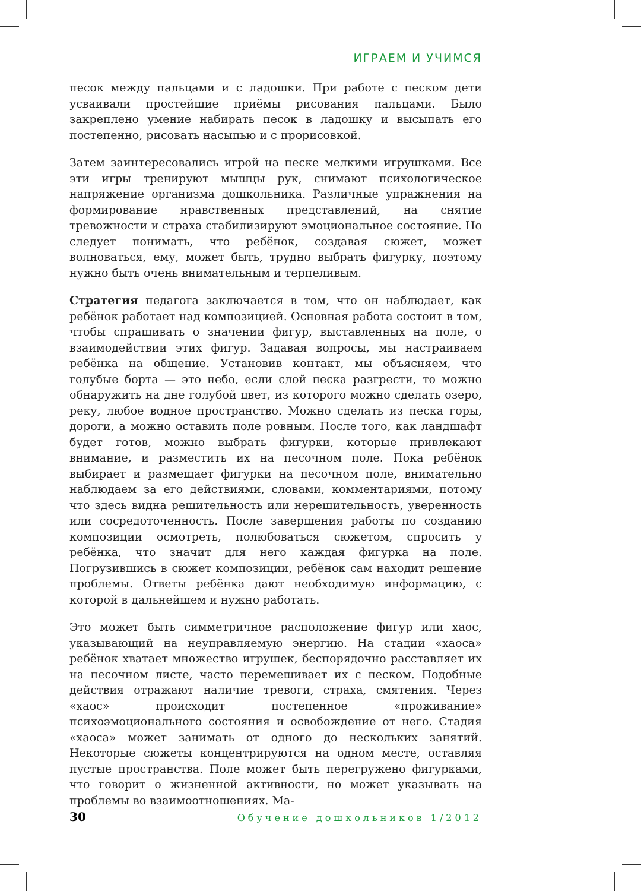ИГРАЕМ И УЧИМСЯ
песок между пальцами и с ладошки. При работе с песком дети усваивали простейшие приёмы рисования пальцами. Было закреплено умение набирать песок в ладошку и высыпать его постепенно, рисовать насыпью и с прорисовкой.
Затем заинтересовались игрой на песке мелкими игрушками. Все эти игры тренируют мышцы рук, снимают психологическое напряжение организма дошкольника. Различные упражнения на формирование нравственных представлений, на снятие тревожности и страха стабилизируют эмоциональное состояние. Но следует понимать, что ребёнок, создавая сюжет, может волноваться, ему, может быть, трудно выбрать фигурку, поэтому нужно быть очень внимательным и терпеливым.
Стратегия педагога заключается в том, что он наблюдает, как ребёнок работает над композицией. Основная работа состоит в том, чтобы спрашивать о значении фигур, выставленных на поле, о взаимодействии этих фигур. Задавая вопросы, мы настраиваем ребёнка на общение. Установив контакт, мы объясняем, что голубые борта — это небо, если слой песка разгрести, то можно обнаружить на дне голубой цвет, из которого можно сделать озеро, реку, любое водное пространство. Можно сделать из песка горы, дороги, а можно оставить поле ровным. После того, как ландшафт будет готов, можно выбрать фигурки, которые привлекают внимание, и разместить их на песочном поле. Пока ребёнок выбирает и размещает фигурки на песочном поле, внимательно наблюдаем за его действиями, словами, комментариями, потому что здесь видна решительность или нерешительность, уверенность или сосредоточенность. После завершения работы по созданию композиции осмотреть, полюбоваться сюжетом, спросить у ребёнка, что значит для него каждая фигурка на поле. Погрузившись в сюжет композиции, ребёнок сам находит решение проблемы. Ответы ребёнка дают необходимую информацию, с которой в дальнейшем и нужно работать.
Это может быть симметричное расположение фигур или хаос, указывающий на неуправляемую энергию. На стадии «хаоса» ребёнок хватает множество игрушек, беспорядочно расставляет их на песочном листе, часто перемешивает их с песком. Подобные действия отражают наличие тревоги, страха, смятения. Через «хаос» происходит постепенное «проживание» психоэмоционального состояния и освобождение от него. Стадия «хаоса» может занимать от одного до нескольких занятий. Некоторые сюжеты концентрируются на одном месте, оставляя пустые пространства. Поле может быть перегружено фигурками, что говорит о жизненной активности, но может указывать на проблемы во взаимоотношениях. Ма-
30 Обучение дошкольников 1/2012